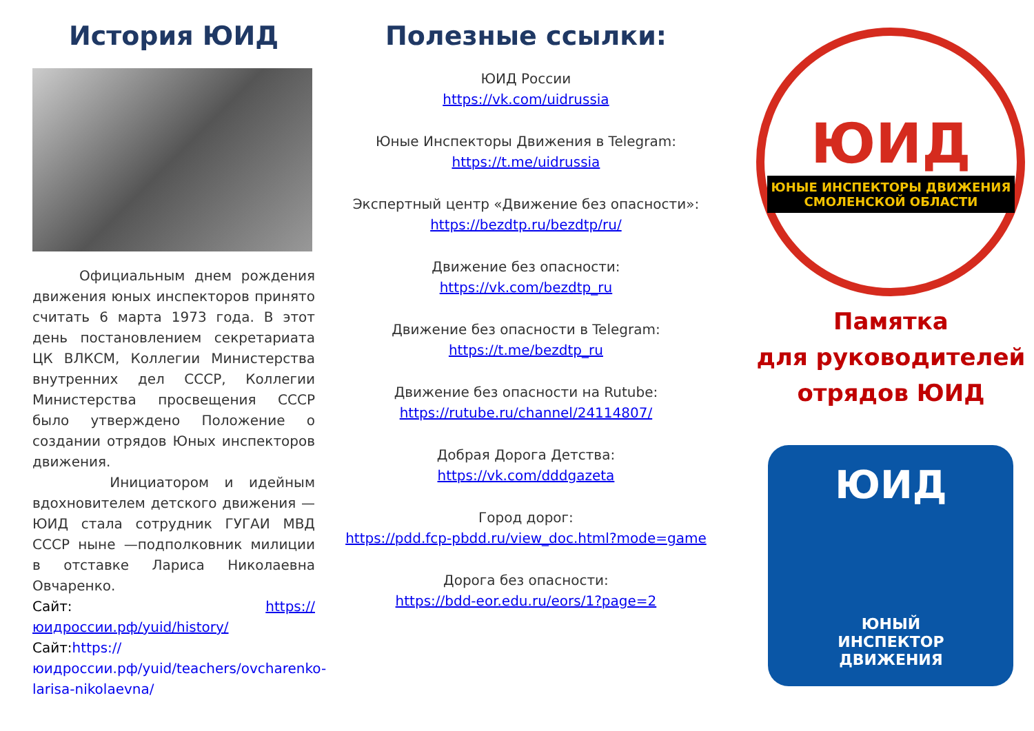История ЮИД
Официальным днем рождения движения юных инспекторов принято считать 6 марта 1973 года. В этот день постановлением секретариата ЦК ВЛКСМ, Коллегии Министерства внутренних дел СССР, Коллегии Министерства просвещения СССР было утверждено Положение о создании отрядов Юных инспекторов движения.
Инициатором и идейным вдохновителем детского движения — ЮИД стала сотрудник ГУГАИ МВД СССР ныне —подполковник милиции в отставке Лариса Николаевна Овчаренко.
Сайт: https://юидроссии.рф/yuid/history/
Сайт:https://юидроссии.рф/yuid/teachers/ovcharenko-larisa-nikolaevna/
Полезные ссылки:
ЮИД России
https://vk.com/uidrussia
Юные Инспекторы Движения в Telegram:
https://t.me/uidrussia
Экспертный центр «Движение без опасности»:
https://bezdtp.ru/bezdtp/ru/
Движение без опасности:
https://vk.com/bezdtp_ru
Движение без опасности в Telegram:
https://t.me/bezdtp_ru
Движение без опасности на Rutube:
https://rutube.ru/channel/24114807/
Добрая Дорога Детства:
https://vk.com/dddgazeta
Город дорог:
https://pdd.fcp-pbdd.ru/view_doc.html?mode=game
Дорога без опасности:
https://bdd-eor.edu.ru/eors/1?page=2
ЮИД
ЮНЫЕ ИНСПЕКТОРЫ ДВИЖЕНИЯ
СМОЛЕНСКОЙ ОБЛАСТИ
Памятка
для руководителей
отрядов ЮИД
ЮИД
ЮНЫЙ
ИНСПЕКТОР
ДВИЖЕНИЯ